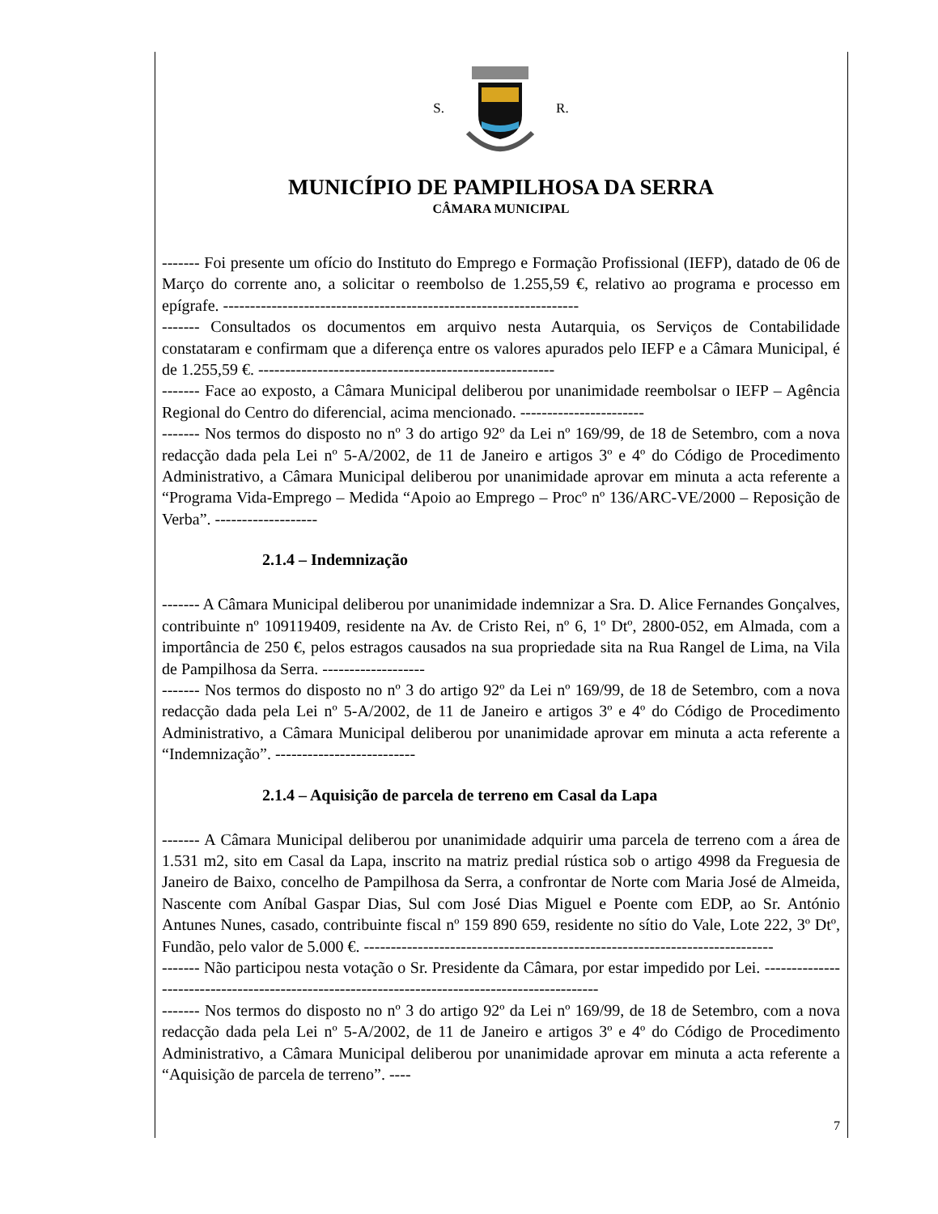S. R.
MUNICÍPIO DE PAMPILHOSA DA SERRA
CÂMARA MUNICIPAL
------- Foi presente um ofício do Instituto do Emprego e Formação Profissional (IEFP), datado de 06 de Março do corrente ano, a solicitar o reembolso de 1.255,59 €, relativo ao programa e processo em epígrafe. ------------------------------------------------------------------
------- Consultados os documentos em arquivo nesta Autarquia, os Serviços de Contabilidade constataram e confirmam que a diferença entre os valores apurados pelo IEFP e a Câmara Municipal, é de 1.255,59 €. -------------------------------------------------------
------- Face ao exposto, a Câmara Municipal deliberou por unanimidade reembolsar o IEFP – Agência Regional do Centro do diferencial, acima mencionado. -----------------------
------- Nos termos do disposto no nº 3 do artigo 92º da Lei nº 169/99, de 18 de Setembro, com a nova redacção dada pela Lei nº 5-A/2002, de 11 de Janeiro e artigos 3º e 4º do Código de Procedimento Administrativo, a Câmara Municipal deliberou por unanimidade aprovar em minuta a acta referente a “Programa Vida-Emprego – Medida “Apoio ao Emprego – Procº nº 136/ARC-VE/2000 – Reposição de Verba”. -------------------
2.1.4 – Indemnização
------- A Câmara Municipal deliberou por unanimidade indemnizar a Sra. D. Alice Fernandes Gonçalves, contribuinte nº 109119409, residente na Av. de Cristo Rei, nº 6, 1º Dtº, 2800-052, em Almada, com a importância de 250 €, pelos estragos causados na sua propriedade sita na Rua Rangel de Lima, na Vila de Pampilhosa da Serra. -------------------
------- Nos termos do disposto no nº 3 do artigo 92º da Lei nº 169/99, de 18 de Setembro, com a nova redacção dada pela Lei nº 5-A/2002, de 11 de Janeiro e artigos 3º e 4º do Código de Procedimento Administrativo, a Câmara Municipal deliberou por unanimidade aprovar em minuta a acta referente a “Indemnização”. --------------------------
2.1.4 – Aquisição de parcela de terreno em Casal da Lapa
------- A Câmara Municipal deliberou por unanimidade adquirir uma parcela de terreno com a área de 1.531 m2, sito em Casal da Lapa, inscrito na matriz predial rústica sob o artigo 4998 da Freguesia de Janeiro de Baixo, concelho de Pampilhosa da Serra, a confrontar de Norte com Maria José de Almeida, Nascente com Aníbal Gaspar Dias, Sul com José Dias Miguel e Poente com EDP, ao Sr. António Antunes Nunes, casado, contribuinte fiscal nº 159 890 659, residente no sítio do Vale, Lote 222, 3º Dtº, Fundão, pelo valor de 5.000 €. ----------------------------------------------------------------------------
------- Não participou nesta votação o Sr. Presidente da Câmara, por estar impedido por Lei. -----------------------------------------------------------------------------------------------
------- Nos termos do disposto no nº 3 do artigo 92º da Lei nº 169/99, de 18 de Setembro, com a nova redacção dada pela Lei nº 5-A/2002, de 11 de Janeiro e artigos 3º e 4º do Código de Procedimento Administrativo, a Câmara Municipal deliberou por unanimidade aprovar em minuta a acta referente a “Aquisição de parcela de terreno”. ----
7